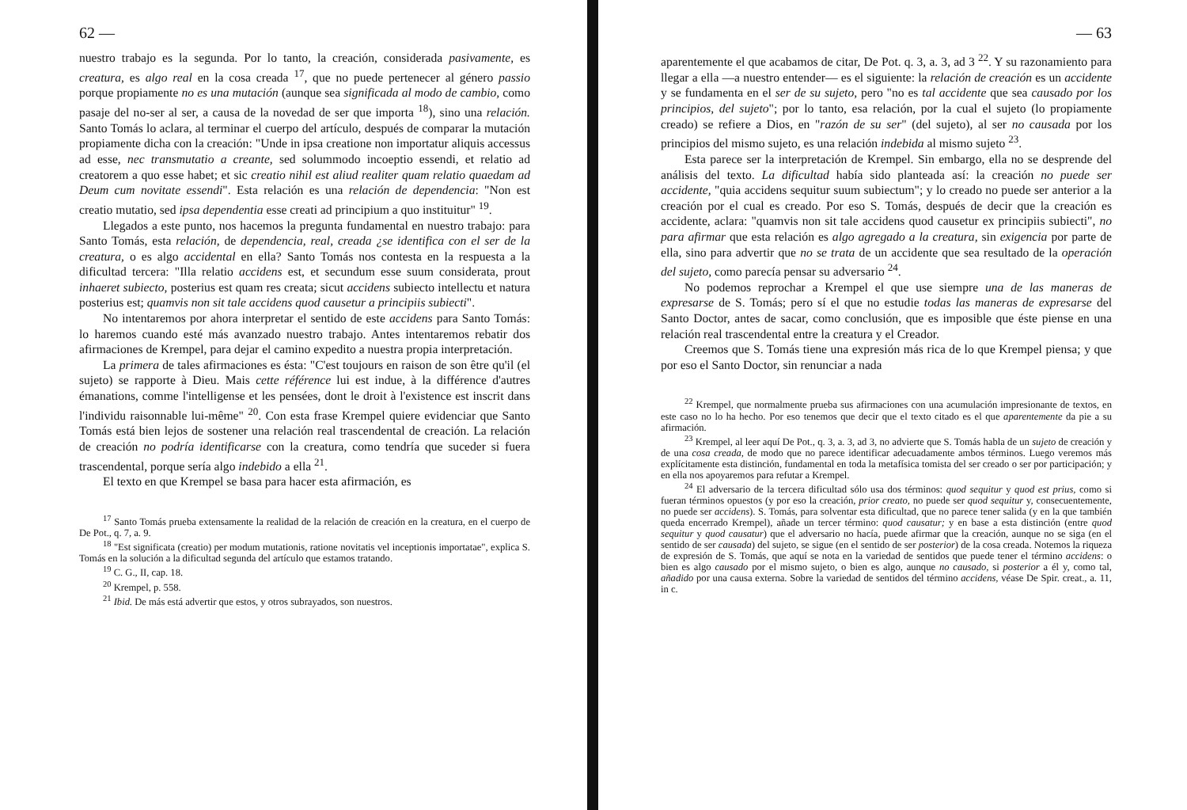62 —
nuestro trabajo es la segunda. Por lo tanto, la creación, considerada pasivamente, es creatura, es algo real en la cosa creada <sup>17</sup>, que no puede pertenecer al género passio porque propiamente no es una mutación (aunque sea significada al modo de cambio, como pasaje del no-ser al ser, a causa de la novedad de ser que importa <sup>18</sup>), sino una relación. Santo Tomás lo aclara, al terminar el cuerpo del artículo, después de comparar la mutación propiamente dicha con la creación: "Unde in ipsa creatione non importatur aliquis accessus ad esse, nec transmutatio a creante, sed solummodo incoeptio essendi, et relatio ad creatorem a quo esse habet; et sic creatio nihil est aliud realiter quam relatio quaedam ad Deum cum novitate essendi". Esta relación es una relación de dependencia: "Non est creatio mutatio, sed ipsa dependentia esse creati ad principium a quo instituitur" <sup>19</sup>.
Llegados a este punto, nos hacemos la pregunta fundamental en nuestro trabajo: para Santo Tomás, esta relación, de dependencia, real, creada ¿se identifica con el ser de la creatura, o es algo accidental en ella? Santo Tomás nos contesta en la respuesta a la dificultad tercera: "Illa relatio accidens est, et secundum esse suum considerata, prout inhaeret subiecto, posterius est quam res creata; sicut accidens subiecto intellectu et natura posterius est; quamvis non sit tale accidens quod causetur a principiis subiecti".
No intentaremos por ahora interpretar el sentido de este accidens para Santo Tomás: lo haremos cuando esté más avanzado nuestro trabajo. Antes intentaremos rebatir dos afirmaciones de Krempel, para dejar el camino expedito a nuestra propia interpretación.
La primera de tales afirmaciones es ésta: "C'est toujours en raison de son être qu'il (el sujeto) se rapporte à Dieu. Mais cette référence lui est indue, à la différence d'autres émanations, comme l'intelligense et les pensées, dont le droit à l'existence est inscrit dans l'individu raisonnable lui-même" <sup>20</sup>. Con esta frase Krempel quiere evidenciar que Santo Tomás está bien lejos de sostener una relación real trascendental de creación. La relación de creación no podría identificarse con la creatura, como tendría que suceder si fuera trascendental, porque sería algo indebido a ella <sup>21</sup>.
El texto en que Krempel se basa para hacer esta afirmación, es
<sup>17</sup> Santo Tomás prueba extensamente la realidad de la relación de creación en la creatura, en el cuerpo de De Pot., q. 7, a. 9.
<sup>18</sup> "Est significata (creatio) per modum mutationis, ratione novitatis vel inceptionis importatae", explica S. Tomás en la solución a la dificultad segunda del artículo que estamos tratando.
<sup>19</sup> C. G., II, cap. 18.
<sup>20</sup> Krempel, p. 558.
<sup>21</sup> Ibid. De más está advertir que estos, y otros subrayados, son nuestros.
— 63
aparentemente el que acabamos de citar, De Pot. q. 3, a. 3, ad 3 <sup>22</sup>. Y su razonamiento para llegar a ella —a nuestro entender— es el siguiente: la relación de creación es un accidente y se fundamenta en el ser de su sujeto, pero "no es tal accidente que sea causado por los principios, del sujeto"; por lo tanto, esa relación, por la cual el sujeto (lo propiamente creado) se refiere a Dios, en "razón de su ser" (del sujeto), al ser no causada por los principios del mismo sujeto, es una relación indebida al mismo sujeto <sup>23</sup>.
Esta parece ser la interpretación de Krempel. Sin embargo, ella no se desprende del análisis del texto. La dificultad había sido planteada así: la creación no puede ser accidente, "quia accidens sequitur suum subiectum"; y lo creado no puede ser anterior a la creación por el cual es creado. Por eso S. Tomás, después de decir que la creación es accidente, aclara: "quamvis non sit tale accidens quod causetur ex principiis subiecti", no para afirmar que esta relación es algo agregado a la creatura, sin exigencia por parte de ella, sino para advertir que no se trata de un accidente que sea resultado de la operación del sujeto, como parecía pensar su adversario <sup>24</sup>.
No podemos reprochar a Krempel el que use siempre una de las maneras de expresarse de S. Tomás; pero sí el que no estudie todas las maneras de expresarse del Santo Doctor, antes de sacar, como conclusión, que es imposible que éste piense en una relación real trascendental entre la creatura y el Creador.
Creemos que S. Tomás tiene una expresión más rica de lo que Krempel piensa; y que por eso el Santo Doctor, sin renunciar a nada
<sup>22</sup> Krempel, que normalmente prueba sus afirmaciones con una acumulación impresionante de textos, en este caso no lo ha hecho. Por eso tenemos que decir que el texto citado es el que aparentemente da pie a su afirmación.
<sup>23</sup> Krempel, al leer aquí De Pot., q. 3, a. 3, ad 3, no advierte que S. Tomás habla de un sujeto de creación y de una cosa creada, de modo que no parece identificar adecuadamente ambos términos. Luego veremos más explícitamente esta distinción, fundamental en toda la metafísica tomista del ser creado o ser por participación; y en ella nos apoyaremos para refutar a Krempel.
<sup>24</sup> El adversario de la tercera dificultad sólo usa dos términos: quod sequitur y quod est prius, como si fueran términos opuestos (y por eso la creación, prior creato, no puede ser quod sequitur y, consecuentemente, no puede ser accidens). S. Tomás, para solventar esta dificultad, que no parece tener salida (y en la que también queda encerrado Krempel), añade un tercer término: quod causatur; y en base a esta distinción (entre quod sequitur y quod causatur) que el adversario no hacía, puede afirmar que la creación, aunque no se siga (en el sentido de ser causada) del sujeto, se sigue (en el sentido de ser posterior) de la cosa creada. Notemos la riqueza de expresión de S. Tomás, que aquí se nota en la variedad de sentidos que puede tener el término accidens: o bien es algo causado por el mismo sujeto, o bien es algo, aunque no causado, si posterior a él y, como tal, añadido por una causa externa. Sobre la variedad de sentidos del término accidens, véase De Spir. creat., a. 11, in c.